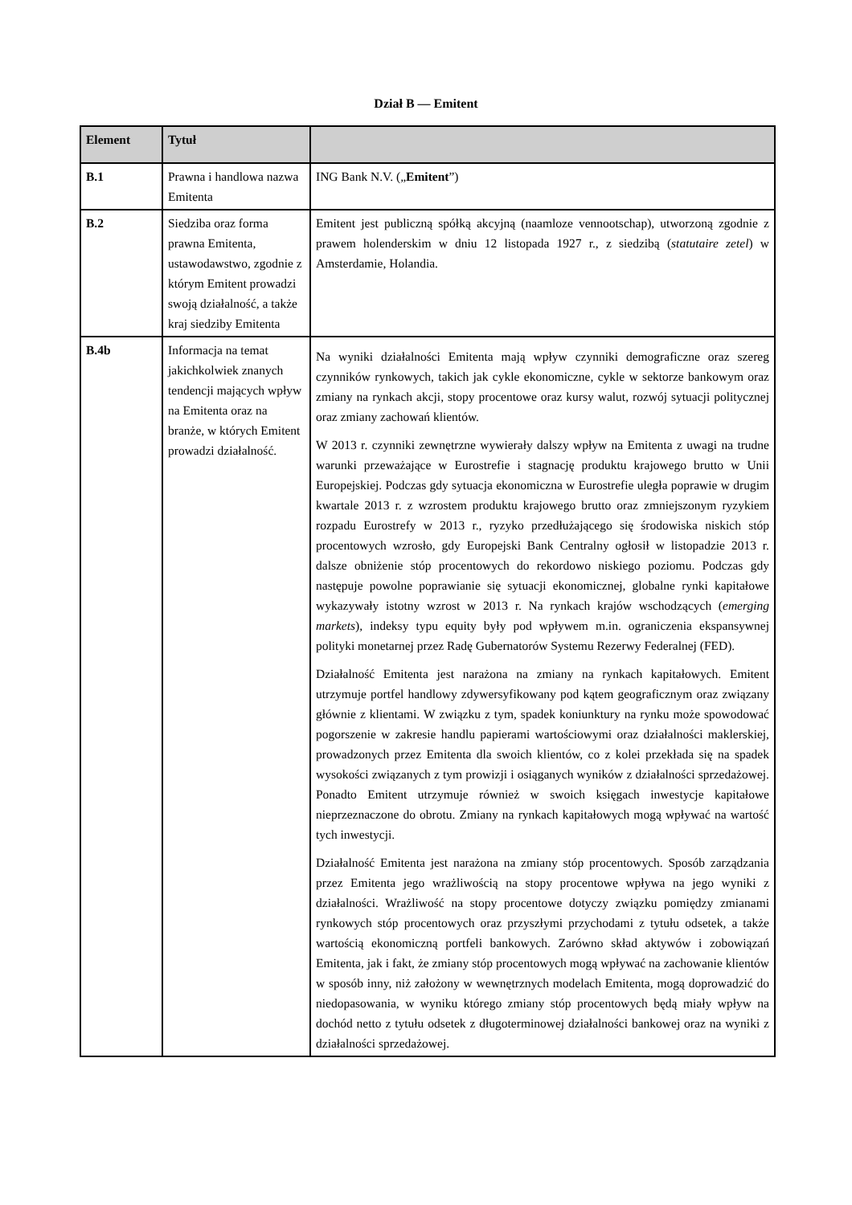Dział B — Emitent
| Element | Tytuł | |
| --- | --- | --- |
| B.1 | Prawna i handlowa nazwa Emitenta | ING Bank N.V. („ Emitent ”) |
| B.2 | Siedziba oraz forma prawna Emitenta, ustawodawstwo, zgodnie z którym Emitent prowadzi swoją działalność, a także kraj siedziby Emitenta | Emitent jest publiczną spółką akcyjną (naamloze vennootschap), utworzoną zgodnie z prawem holenderskim w dniu 12 listopada 1927 r., z siedzibą ( statutaire zetel ) w Amsterdamie, Holandia. |
| B.4b | Informacja na temat jakichkolwiek znanych tendencji mających wpływ na Emitenta oraz na branże, w których Emitent prowadzi działalność. | Na wyniki działalności Emitenta mają wpływ czynniki demograficzne oraz szereg czynników rynkowych, takich jak cykle ekonomiczne, cykle w sektorze bankowym oraz zmiany na rynkach akcji, stopy procentowe oraz kursy walut, rozwój sytuacji politycznej oraz zmiany zachowań klientów. W 2013 r. czynniki zewnętrzne wywierały dalszy wpływ na Emitenta z uwagi na trudne warunki przeważające w Eurostrefie i stagnację produktu krajowego brutto w Unii Europejskiej. Podczas gdy sytuacja ekonomiczna w Eurostrefie uległa poprawie w drugim kwartale 2013 r. z wzrostem produktu krajowego brutto oraz zmniejszonym ryzykiem rozpadu Eurostrefy w 2013 r., ryzyko przedłużającego się środowiska niskich stóp procentowych wzrosło, gdy Europejski Bank Centralny ogłosił w listopadzie 2013 r. dalsze obniżenie stóp procentowych do rekordowo niskiego poziomu. Podczas gdy następuje powolne poprawianie się sytuacji ekonomicznej, globalne rynki kapitałowe wykazywały istotny wzrost w 2013 r. Na rynkach krajów wschodzących ( emerging markets ), indeksy typu equity były pod wpływem m.in. ograniczenia ekspansywnej polityki monetarnej przez Radę Gubernatorów Systemu Rezerwy Federalnej (FED). Działalność Emitenta jest narażona na zmiany na rynkach kapitałowych. Emitent utrzymuje portfel handlowy zdywersyfikowany pod kątem geograficznym oraz związany głównie z klientami. W związku z tym, spadek koniunktury na rynku może spowodować pogorszenie w zakresie handlu papierami wartościowymi oraz działalności maklerskiej, prowadzonych przez Emitenta dla swoich klientów, co z kolei przekłada się na spadek wysokości związanych z tym prowizji i osiąganych wyników z działalności sprzedażowej. Ponadto Emitent utrzymuje również w swoich księgach inwestycje kapitałowe nieprzeznaczone do obrotu. Zmiany na rynkach kapitałowych mogą wpływać na wartość tych inwestycji. Działalność Emitenta jest narażona na zmiany stóp procentowych. Sposób zarządzania przez Emitenta jego wrażliwością na stopy procentowe wpływa na jego wyniki z działalności. Wrażliwość na stopy procentowe dotyczy związku pomiędzy zmianami rynkowych stóp procentowych oraz przyszłymi przychodami z tytułu odsetek, a także wartością ekonomiczną portfeli bankowych. Zarówno skład aktywów i zobowiązań Emitenta, jak i fakt, że zmiany stóp procentowych mogą wpływać na zachowanie klientów w sposób inny, niż założony w wewnętrznych modelach Emitenta, mogą doprowadzić do niedopasowania, w wyniku którego zmiany stóp procentowych będą miały wpływ na dochód netto z tytułu odsetek z długoterminowej działalności bankowej oraz na wyniki z działalności sprzedażowej. |